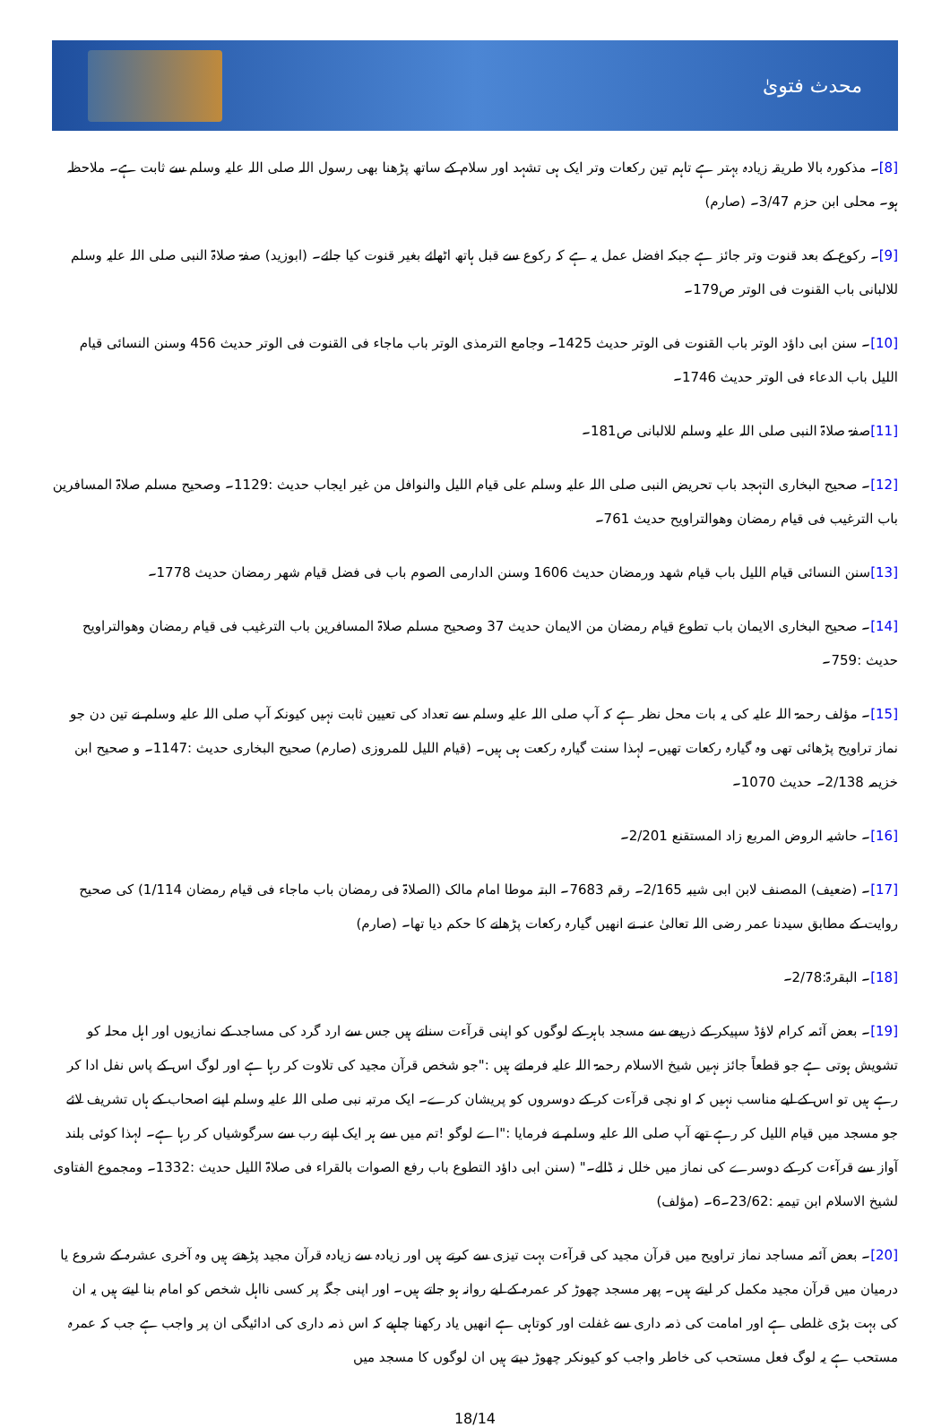محدث فتویٰ
[8]۔ مذکورہ بالا طریقہ زیادہ بہتر ہے تاہم تین رکعات وتر ایک ہی تشہد اور سلام کے ساتھ پڑھنا بھی رسول اللہ صلی اللہ علیہ وسلم سے ثابت ہے۔ ملاحظہ ہو۔ محلی ابن حزم 3/47۔ (صارم)
[9]۔ رکوع کے بعد قنوت وتر جائز ہے جبکہ افضل عمل یہ ہے کہ رکوع سے قبل ہاتھ اٹھائے بغیر قنوت کیا جائے۔ (ابوزید) صفۃ صلاۃ النبی صلی اللہ علیہ وسلم للالبانی باب القنوت فی الوتر ص179۔
[10]۔ سنن ابی داؤد الوتر باب القنوت فی الوتر حدیث 1425۔ وجامع الترمذی الوتر باب ماجاء فی القنوت فی الوتر حدیث 456 وسنن النسائی قیام اللیل باب الدعاء فی الوتر حدیث 1746۔
[11] صفۃ صلاۃ النبی صلی اللہ علیہ وسلم للالبانی ص181۔
[12]۔ صحیح البخاری التہجد باب تحریض النبی صلی اللہ علیہ وسلم علی قیام اللیل والنوافل من غیر ایجاب حدیث :1129۔ وصحیح مسلم صلاۃ المسافرین باب الترغیب فی قیام رمضان وھوالتراویح حدیث 761۔
[13] سنن النسائی قیام اللیل باب قیام شھد ورمضان حدیث 1606 وسنن الدارمی الصوم باب فی فضل قیام شھر رمضان حدیث 1778۔
[14]۔ صحیح البخاری الایمان باب تطوع قیام رمضان من الایمان حدیث 37 وصحیح مسلم صلاۃ المسافرین باب الترغیب فی قیام رمضان وھوالتراویح حدیث :759۔
[15]۔ مؤلف رحمۃ اللہ علیہ کی یہ بات محل نظر ہے کہ آپ صلی اللہ علیہ وسلم سے تعداد کی تعیین ثابت نہیں کیونکہ آپ صلی اللہ علیہ وسلم نے تین دن جو نماز تراویح پڑھائی تھی وہ گیارہ رکعات تھیں۔ لہذا سنت گیارہ رکعت ہی ہیں۔ (قیام اللیل للمروزی (صارم) صحیح البخاری حدیث :1147۔ و صحیح ابن خزیمہ 2/138۔ حدیث 1070۔
[16]۔ حاشیہ الروض المربع زاد المستقنع 2/201۔
[17]۔ (ضعیف) المصنف لابن ابی شیبہ 2/165۔ رقم 7683۔ البتہ موطا امام مالک (الصلاۃ فی رمضان باب ماجاء فی قیام رمضان 1/114) کی صحیح روایت کے مطابق سیدنا عمر رضی اللہ تعالیٰ عنہ نے انھیں گیارہ رکعات پڑھانے کا حکم دیا تھا۔ (صارم)
[18]۔ البقرۃ:2/78۔
[19]۔ بعض آئمہ کرام لاؤڈ سپیکر کے ذریعے سے مسجد باہر کے لوگوں کو اپنی قرآءت سناتے ہیں جس سے ارد گرد کی مساجد کے نمازیوں اور اہل محلہ کو تشویش ہوتی ہے جو قطعاً جائز نہیں شیخ الاسلام رحمۃ اللہ علیہ فرماتے ہیں :"جو شخص قرآن مجید کی تلاوت کر رہا ہے اور لوگ اس کے پاس نفل ادا کر رہے ہیں تو اس کے لیے مناسب نہیں کہ او نچی قرآءت کر کے دوسروں کو پریشان کرے۔ ایک مرتبہ نبی صلی اللہ علیہ وسلم اپنے اصحاب کے ہاں تشریف لائے جو مسجد میں قیام اللیل کر رہے تھے آپ صلی اللہ علیہ وسلم نے فرمایا :"اے لوگو !تم میں سے ہر ایک اپنے رب سے سرگوشیاں کر رہا ہے۔ لہذا کوئی بلند آواز سے قرآءت کر کے دوسرے کی نماز میں خلل نہ ڈالے۔" (سنن ابی داؤد التطوع باب رفع الصوات بالقراء فی صلاۃ اللیل حدیث :1332۔ ومجموع الفتاوی لشیخ الاسلام ابن تیمیہ :23/62۔6۔ (مؤلف)
[20]۔ بعض آئمہ مساجد نماز تراویح میں قرآن مجید کی قرآءت بہت تیزی سے کرتے ہیں اور زیادہ سے زیادہ قرآن مجید پڑھتے ہیں وہ آخری عشرہ کے شروع یا درمیان میں قرآن مجید مکمل کر لیتے ہیں۔ پھر مسجد چھوڑ کر عمرہ کے لیے روانہ ہو جاتے ہیں۔ اور اپنی جگہ پر کسی نااہل شخص کو امام بنا لیتے ہیں یہ ان کی بہت بڑی غلطی ہے اور امامت کی ذمہ داری سے غفلت اور کوتاہی ہے انھیں یاد رکھنا چاہیے کہ اس ذمہ داری کی ادائیگی ان پر واجب ہے جب کہ عمرہ مستحب ہے یہ لوگ فعل مستحب کی خاطر واجب کو کیونکر چھوڑ دیتے ہیں ان لوگوں کا مسجد میں
18/14